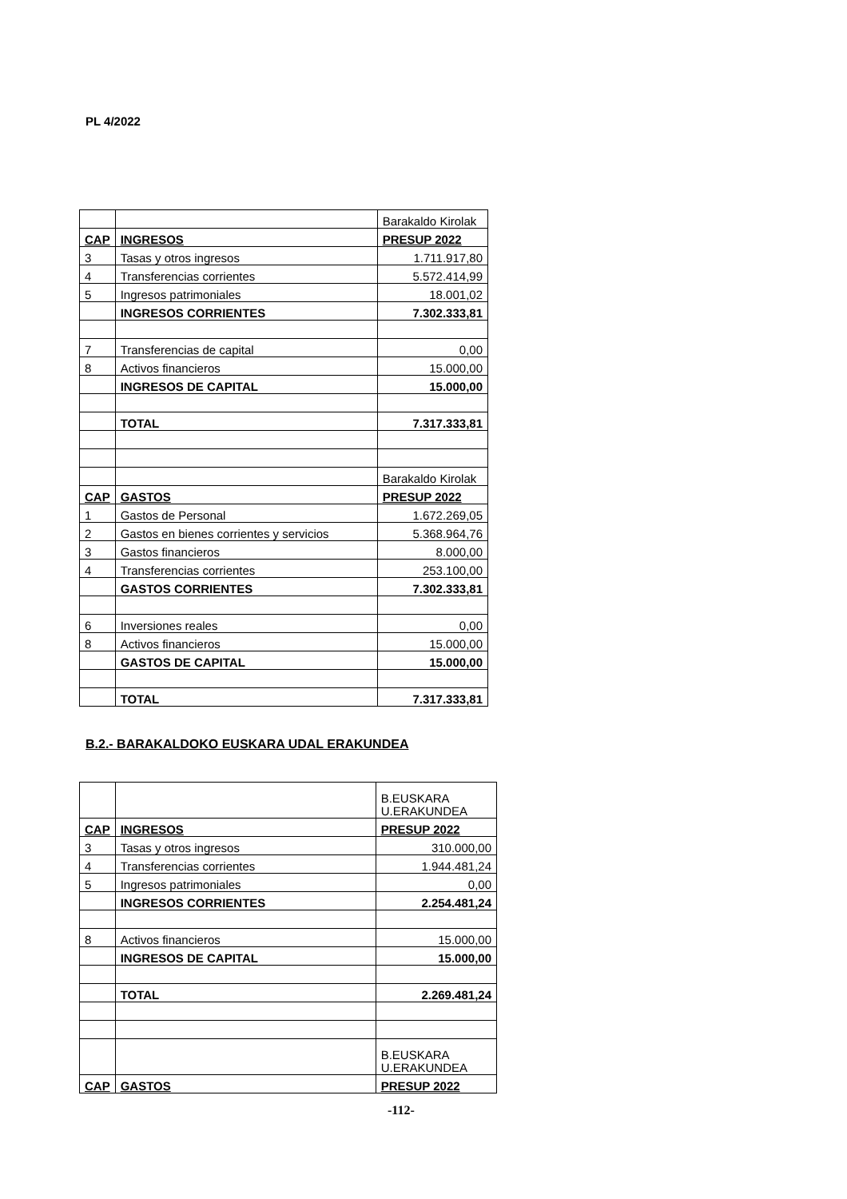PL 4/2022
| | | Barakaldo Kirolak |
| CAP | INGRESOS | PRESUP 2022 |
| 3 | Tasas y otros ingresos | 1.711.917,80 |
| 4 | Transferencias corrientes | 5.572.414,99 |
| 5 | Ingresos patrimoniales | 18.001,02 |
| | INGRESOS CORRIENTES | 7.302.333,81 |
| 7 | Transferencias de capital | 0,00 |
| 8 | Activos financieros | 15.000,00 |
| | INGRESOS DE CAPITAL | 15.000,00 |
| | TOTAL | 7.317.333,81 |
| | | Barakaldo Kirolak |
| CAP | GASTOS | PRESUP 2022 |
| 1 | Gastos de Personal | 1.672.269,05 |
| 2 | Gastos en bienes corrientes y servicios | 5.368.964,76 |
| 3 | Gastos financieros | 8.000,00 |
| 4 | Transferencias corrientes | 253.100,00 |
| | GASTOS CORRIENTES | 7.302.333,81 |
| 6 | Inversiones reales | 0,00 |
| 8 | Activos financieros | 15.000,00 |
| | GASTOS DE CAPITAL | 15.000,00 |
| | TOTAL | 7.317.333,81 |
B.2.- BARAKALDOKO EUSKARA UDAL ERAKUNDEA
| | | B.EUSKARA U.ERAKUNDEA |
| CAP | INGRESOS | PRESUP 2022 |
| 3 | Tasas y otros ingresos | 310.000,00 |
| 4 | Transferencias corrientes | 1.944.481,24 |
| 5 | Ingresos patrimoniales | 0,00 |
| | INGRESOS CORRIENTES | 2.254.481,24 |
| 8 | Activos financieros | 15.000,00 |
| | INGRESOS DE CAPITAL | 15.000,00 |
| | TOTAL | 2.269.481,24 |
| | | B.EUSKARA U.ERAKUNDEA |
| CAP | GASTOS | PRESUP 2022 |
-112-